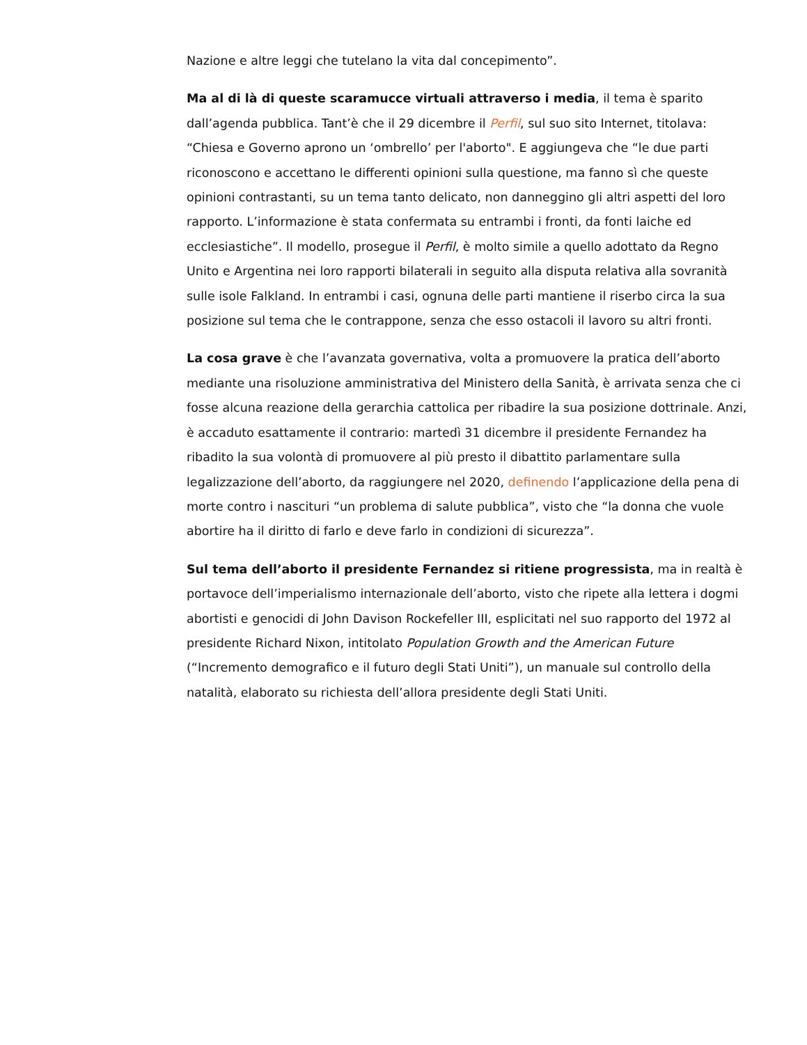Nazione e altre leggi che tutelano la vita dal concepimento”.
Ma al di là di queste scaramucce virtuali attraverso i media, il tema è sparito dall’agenda pubblica. Tant’è che il 29 dicembre il Perfil, sul suo sito Internet, titolava: “Chiesa e Governo aprono un ‘ombrello’ per l'aborto". E aggiungeva che “le due parti riconoscono e accettano le differenti opinioni sulla questione, ma fanno sì che queste opinioni contrastanti, su un tema tanto delicato, non danneggino gli altri aspetti del loro rapporto. L’informazione è stata confermata su entrambi i fronti, da fonti laiche ed ecclesiastiche”. Il modello, prosegue il Perfil, è molto simile a quello adottato da Regno Unito e Argentina nei loro rapporti bilaterali in seguito alla disputa relativa alla sovranità sulle isole Falkland. In entrambi i casi, ognuna delle parti mantiene il riserbo circa la sua posizione sul tema che le contrappone, senza che esso ostacoli il lavoro su altri fronti.
La cosa grave è che l’avanzata governativa, volta a promuovere la pratica dell’aborto mediante una risoluzione amministrativa del Ministero della Sanità, è arrivata senza che ci fosse alcuna reazione della gerarchia cattolica per ribadire la sua posizione dottrinale. Anzi, è accaduto esattamente il contrario: martedì 31 dicembre il presidente Fernandez ha ribadito la sua volontà di promuovere al più presto il dibattito parlamentare sulla legalizzazione dell’aborto, da raggiungere nel 2020, definendo l’applicazione della pena di morte contro i nascituri “un problema di salute pubblica”, visto che “la donna che vuole abortire ha il diritto di farlo e deve farlo in condizioni di sicurezza”.
Sul tema dell’aborto il presidente Fernandez si ritiene progressista, ma in realtà è portavoce dell’imperialismo internazionale dell’aborto, visto che ripete alla lettera i dogmi abortisti e genocidi di John Davison Rockefeller III, esplicitati nel suo rapporto del 1972 al presidente Richard Nixon, intitolato Population Growth and the American Future (“Incremento demografico e il futuro degli Stati Uniti”), un manuale sul controllo della natalità, elaborato su richiesta dell’allora presidente degli Stati Uniti.